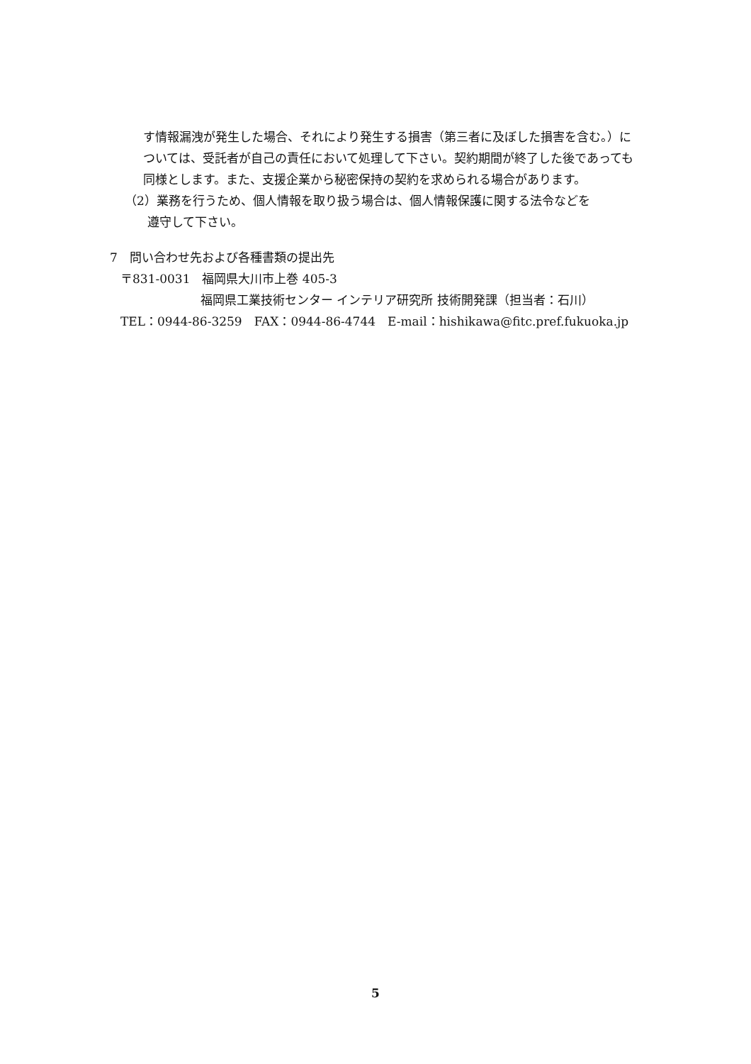す情報漏洩が発生した場合、それにより発生する損害（第三者に及ぼした損害を含む。）については、受託者が自己の責任において処理して下さい。契約期間が終了した後であっても同様とします。また、支援企業から秘密保持の契約を求められる場合があります。
（2）業務を行うため、個人情報を取り扱う場合は、個人情報保護に関する法令などを
遵守して下さい。
7　問い合わせ先および各種書類の提出先
〒831-0031　福岡県大川市上巻 405-3
福岡県工業技術センター インテリア研究所 技術開発課（担当者：石川）
TEL：0944-86-3259　FAX：0944-86-4744　E-mail：hishikawa@fitc.pref.fukuoka.jp
5